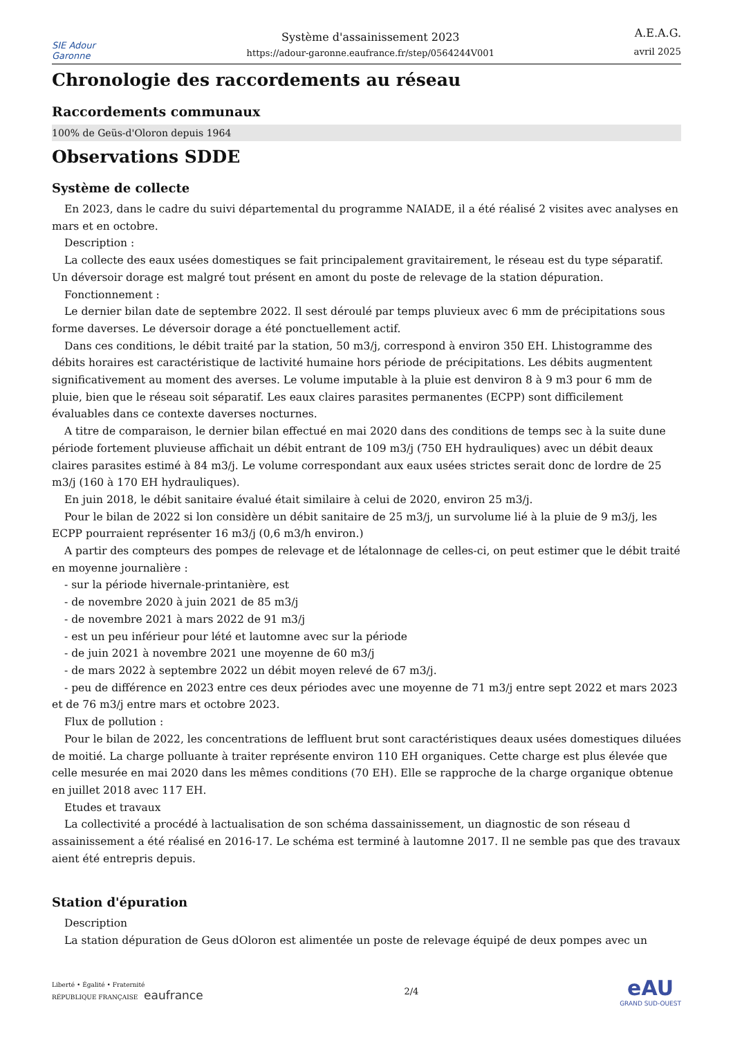SIE Adour Garonne
Système d'assainissement 2023
https://adour-garonne.eaufrance.fr/step/0564244V001
A.E.A.G.
avril 2025
Chronologie des raccordements au réseau
Raccordements communaux
100% de Geüs-d'Oloron depuis 1964
Observations SDDE
Système de collecte
En 2023, dans le cadre du suivi départemental du programme NAIADE, il a été réalisé 2 visites avec analyses en mars et en octobre.
Description :
La collecte des eaux usées domestiques se fait principalement gravitairement, le réseau est du type séparatif. Un déversoir dorage est malgré tout présent en amont du poste de relevage de la station dépuration.
Fonctionnement :
Le dernier bilan date de septembre 2022. Il sest déroulé par temps pluvieux avec 6 mm de précipitations sous forme daverses. Le déversoir dorage a été ponctuellement actif.
Dans ces conditions, le débit traité par la station, 50 m3/j, correspond à environ 350 EH. Lhistogramme des débits horaires est caractéristique de lactivité humaine hors période de précipitations. Les débits augmentent significativement au moment des averses. Le volume imputable à la pluie est denviron 8 à 9 m3 pour 6 mm de pluie, bien que le réseau soit séparatif. Les eaux claires parasites permanentes (ECPP) sont difficilement évaluables dans ce contexte daverses nocturnes.
A titre de comparaison, le dernier bilan effectué en mai 2020 dans des conditions de temps sec à la suite dune période fortement pluvieuse affichait un débit entrant de 109 m3/j (750 EH hydrauliques) avec un débit deaux claires parasites estimé à 84 m3/j. Le volume correspondant aux eaux usées strictes serait donc de lordre de 25 m3/j (160 à 170 EH hydrauliques).
En juin 2018, le débit sanitaire évalué était similaire à celui de 2020, environ 25 m3/j.
Pour le bilan de 2022 si lon considère un débit sanitaire de 25 m3/j, un survolume lié à la pluie de 9 m3/j, les ECPP pourraient représenter 16 m3/j (0,6 m3/h environ.)
A partir des compteurs des pompes de relevage et de létalonnage de celles-ci, on peut estimer que le débit traité en moyenne journalière :
- sur la période hivernale-printanière, est
- de novembre 2020 à juin 2021 de 85 m3/j
- de novembre 2021 à mars 2022 de 91 m3/j
- est un peu inférieur pour lété et lautomne avec sur la période
- de juin 2021 à novembre 2021 une moyenne de 60 m3/j
- de mars 2022 à septembre 2022 un débit moyen relevé de 67 m3/j.
- peu de différence en 2023 entre ces deux périodes avec une moyenne de 71 m3/j entre sept 2022 et mars 2023 et de 76 m3/j entre mars et octobre 2023.
Flux de pollution :
Pour le bilan de 2022, les concentrations de leffluent brut sont caractéristiques deaux usées domestiques diluées de moitié. La charge polluante à traiter représente environ 110 EH organiques. Cette charge est plus élevée que celle mesurée en mai 2020 dans les mêmes conditions (70 EH). Elle se rapproche de la charge organique obtenue en juillet 2018 avec 117 EH.
Etudes et travaux
La collectivité a procédé à lactualisation de son schéma dassainissement, un diagnostic de son réseau d assainissement a été réalisé en 2016-17. Le schéma est terminé à lautomne 2017. Il ne semble pas que des travaux aient été entrepris depuis.
Station d'épuration
Description
La station dépuration de Geus dOloron est alimentée un poste de relevage équipé de deux pompes avec un
Liberté • Égalité • Fraternité
RÉPUBLIQUE FRANÇAISE eaufrance
2/4
eAU
GRAND SUD-OUEST